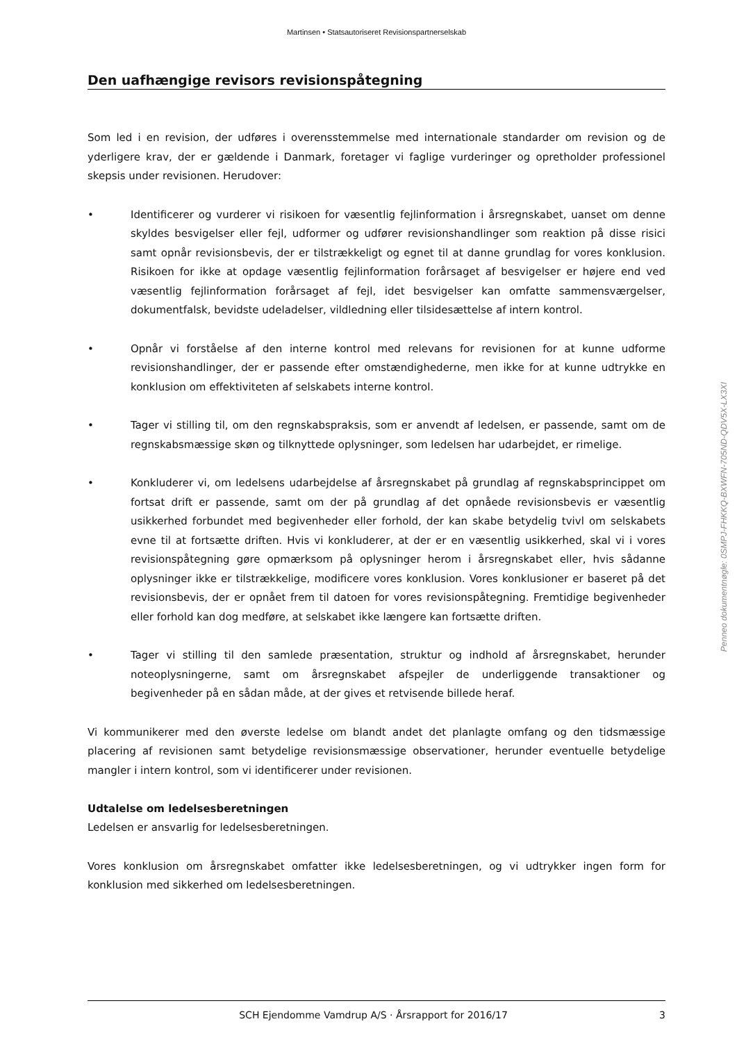Martinsen • Statsautoriseret Revisionspartnerselskab
Den uafhængige revisors revisionspåtegning
Som led i en revision, der udføres i overensstemmelse med internationale standarder om revision og de yderligere krav, der er gældende i Danmark, foretager vi faglige vurderinger og opretholder professionel skepsis under revisionen. Herudover:
• Identificerer og vurderer vi risikoen for væsentlig fejlinformation i årsregnskabet, uanset om denne skyldes besvigelser eller fejl, udformer og udfører revisionshandlinger som reaktion på disse risici samt opnår revisionsbevis, der er tilstrækkeligt og egnet til at danne grundlag for vores konklusion. Risikoen for ikke at opdage væsentlig fejlinformation forårsaget af besvigelser er højere end ved væsentlig fejlinformation forårsaget af fejl, idet besvigelser kan omfatte sammensværgelser, dokumentfalsk, bevidste udeladelser, vildledning eller tilsidesættelse af intern kontrol.
• Opnår vi forståelse af den interne kontrol med relevans for revisionen for at kunne udforme revisionshandlinger, der er passende efter omstændighederne, men ikke for at kunne udtrykke en konklusion om effektiviteten af selskabets interne kontrol.
• Tager vi stilling til, om den regnskabspraksis, som er anvendt af ledelsen, er passende, samt om de regnskabsmæssige skøn og tilknyttede oplysninger, som ledelsen har udarbejdet, er rimelige.
• Konkluderer vi, om ledelsens udarbejdelse af årsregnskabet på grundlag af regnskabsprincippet om fortsat drift er passende, samt om der på grundlag af det opnåede revisionsbevis er væsentlig usikkerhed forbundet med begivenheder eller forhold, der kan skabe betydelig tvivl om selskabets evne til at fortsætte driften. Hvis vi konkluderer, at der er en væsentlig usikkerhed, skal vi i vores revisionspåtegning gøre opmærksom på oplysninger herom i årsregnskabet eller, hvis sådanne oplysninger ikke er tilstrækkelige, modificere vores konklusion. Vores konklusioner er baseret på det revisionsbevis, der er opnået frem til datoen for vores revisionspåtegning. Fremtidige begivenheder eller forhold kan dog medføre, at selskabet ikke længere kan fortsætte driften.
• Tager vi stilling til den samlede præsentation, struktur og indhold af årsregnskabet, herunder noteoplysningerne, samt om årsregnskabet afspejler de underliggende transaktioner og begivenheder på en sådan måde, at der gives et retvisende billede heraf.
Vi kommunikerer med den øverste ledelse om blandt andet det planlagte omfang og den tidsmæssige placering af revisionen samt betydelige revisionsmæssige observationer, herunder eventuelle betydelige mangler i intern kontrol, som vi identificerer under revisionen.
Udtalelse om ledelsesberetningen
Ledelsen er ansvarlig for ledelsesberetningen.
Vores konklusion om årsregnskabet omfatter ikke ledelsesberetningen, og vi udtrykker ingen form for konklusion med sikkerhed om ledelsesberetningen.
Penneo dokumentnøgle: 0SMPJ-FHKKQ-BXWFN-705ND-QDV5X-LX3XI
SCH Ejendomme Vamdrup A/S · Årsrapport for 2016/17
3